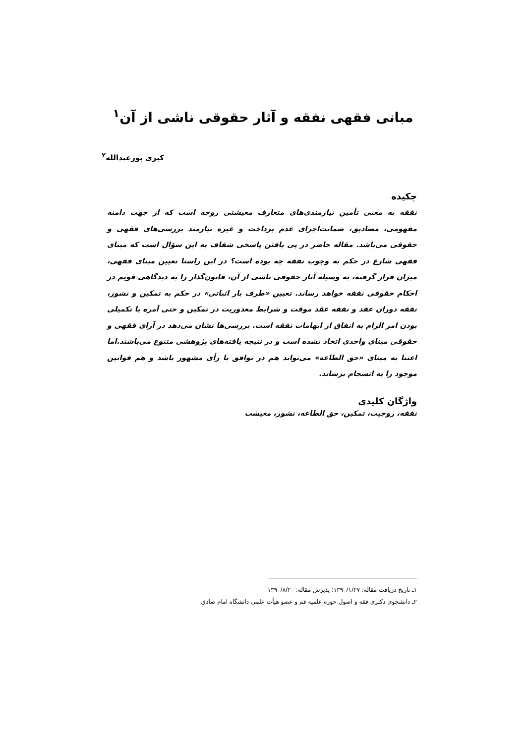مبانی فقهی نفقه و آثار حقوقی ناشی از آن<sup>۱</sup>
کبری پورعبدالله<sup>۲</sup>
چکیده
نفقه به معنی تأمین نیازمندی‌های متعارف معیشتی زوجه است که از جهت دامنه مفهومی، مصادیق، ضمانت‌اجرای عدم پرداخت و غیره نیازمند بررسی‌های فقهی و حقوقی می‌باشد. مقاله حاضر در پی یافتن پاسخی شفاف به این سؤال است که مبنای فقهی شارع در حکم به وجوب نفقه چه بوده است؟ در این راستا تعیین مبنای فقهی، میزان قرار گرفته، به وسیله آثار حقوقی ناشی از آن، قانون‌گذار را به دیدگاهی قویم در احکام حقوقی نفقه خواهد رساند. تعیین «طرف بار اثباتی» در حکم به تمکین و نشوز، نفقه دوران عقد و نفقه عقد موقت و شرایط معذوریت در تمکین و حتی آمره یا تکمیلی بودن امر الزام به انفاق از ابهامات نفقه است. بررسی‌ها نشان می‌دهد در آرای فقهی و حقوقی مبنای واحدی اتخاذ نشده است و در نتیجه یافته‌های پژوهشی متنوع می‌باشند.اما اعتنا به مبنای «حق الطاعه» می‌تواند هم در توافق با رأی مشهور باشد و هم قوانین موجود را به انسجام برساند.
واژگان کلیدی
نفقه، زوجیت، تمکین، حق الطاعه، نشوز، معیشت
۱ـ تاریخ دریافت مقاله: ۱۳۹۰/۱/۲۷؛ پذیرش مقاله: ۱۳۹۰/۸/۲۰
۲ـ دانشجوی دکتری فقه و اصول حوزه علمیه قم و عضو هیأت علمی دانشگاه امام صادق